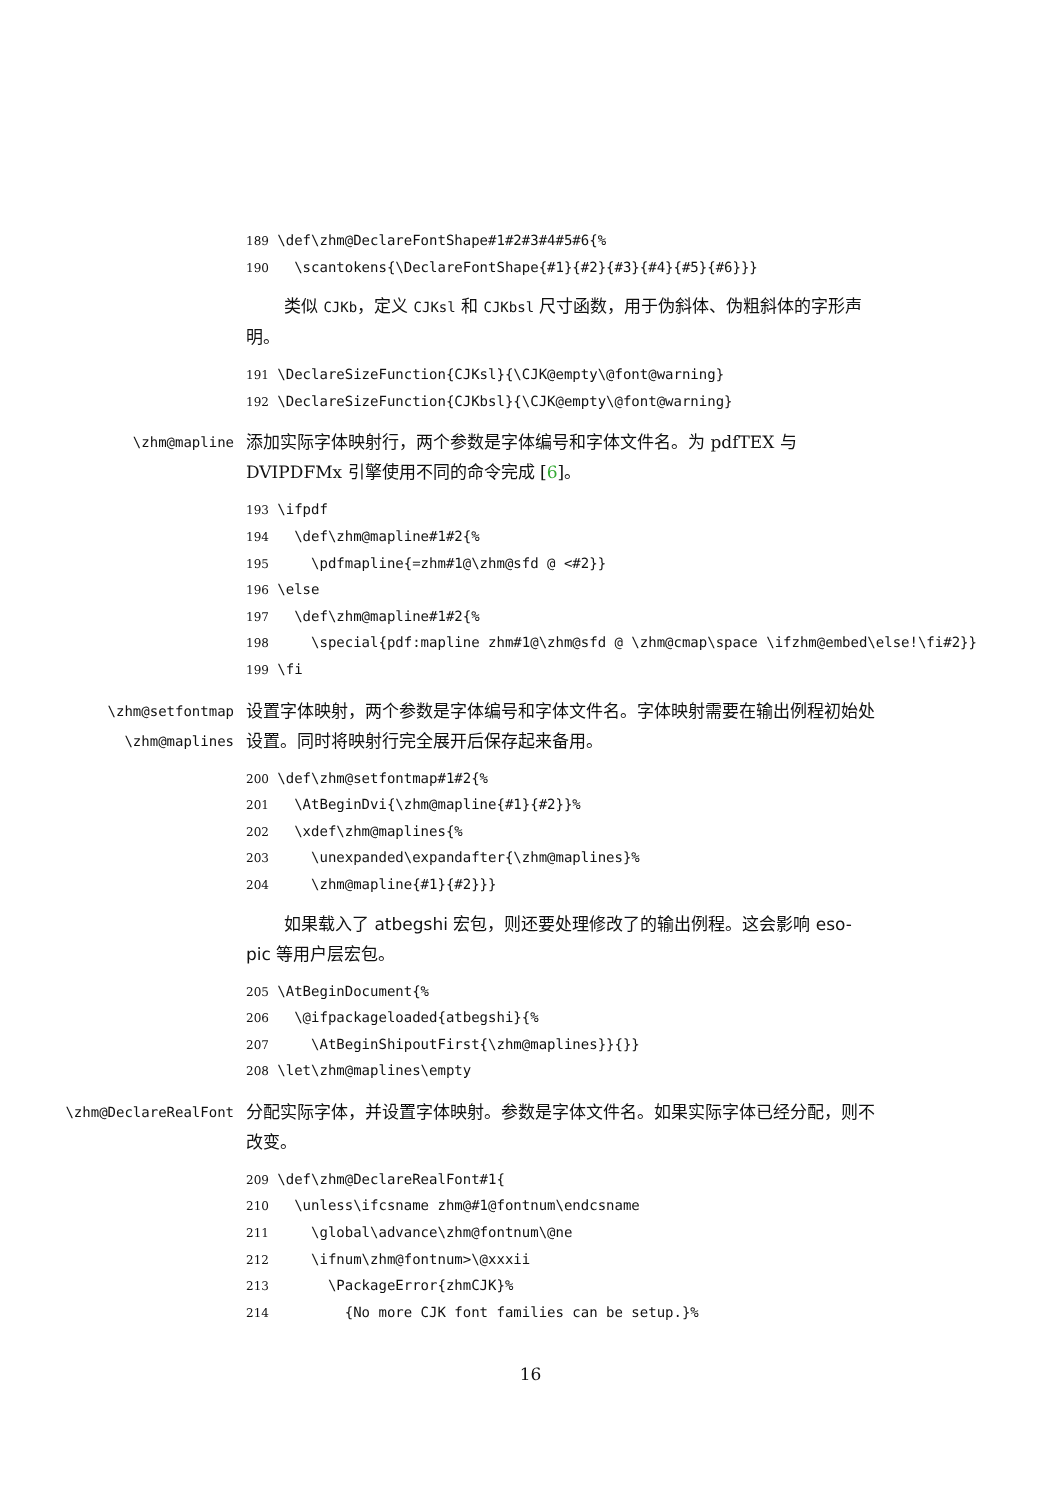189 \def\zhm@DeclareFontShape#1#2#3#4#5#6{% 190 \scantokens{\DeclareFontShape{#1}{#2}{#3}{#4}{#5}{#6}}}
类似 CJKb，定义 CJKsl 和 CJKbsl 尺寸函数，用于伪斜体、伪粗斜体的字形声明。
191 \DeclareSizeFunction{CJKsl}{\CJK@empty\@font@warning} 192 \DeclareSizeFunction{CJKbsl}{\CJK@empty\@font@warning}
\zhm@mapline
添加实际字体映射行，两个参数是字体编号和字体文件名。为 pdfTEX 与 DVIPDFMx 引擎使用不同的命令完成 [6]。
193 \ifpdf 194 \def\zhm@mapline#1#2{% 195 \pdfmapline{=zhm#1@\zhm@sfd @ <#2}} 196 \else 197 \def\zhm@mapline#1#2{% 198 \special{pdf:mapline zhm#1@\zhm@sfd @ \zhm@cmap\space \ifzhm@embed\else!\fi#2}} 199 \fi
\zhm@setfontmap
\zhm@maplines
设置字体映射，两个参数是字体编号和字体文件名。字体映射需要在输出例程初始处设置。同时将映射行完全展开后保存起来备用。
200 \def\zhm@setfontmap#1#2{% 201 \AtBeginDvi{\zhm@mapline{#1}{#2}}% 202 \xdef\zhm@maplines{% 203 \unexpanded\expandafter{\zhm@maplines}% 204 \zhm@mapline{#1}{#2}}}
如果载入了 atbegshi 宏包，则还要处理修改了的输出例程。这会影响 eso-pic 等用户层宏包。
205 \AtBeginDocument{% 206 \@ifpackageloaded{atbegshi}{% 207 \AtBeginShipoutFirst{\zhm@maplines}}{}} 208 \let\zhm@maplines\empty
\zhm@DeclareRealFont
分配实际字体，并设置字体映射。参数是字体文件名。如果实际字体已经分配，则不改变。
209 \def\zhm@DeclareRealFont#1{ 210 \unless\ifcsname zhm@#1@fontnum\endcsname 211 \global\advance\zhm@fontnum\@ne 212 \ifnum\zhm@fontnum>\@xxxii 213 \PackageError{zhmCJK}% 214 {No more CJK font families can be setup.}%
16